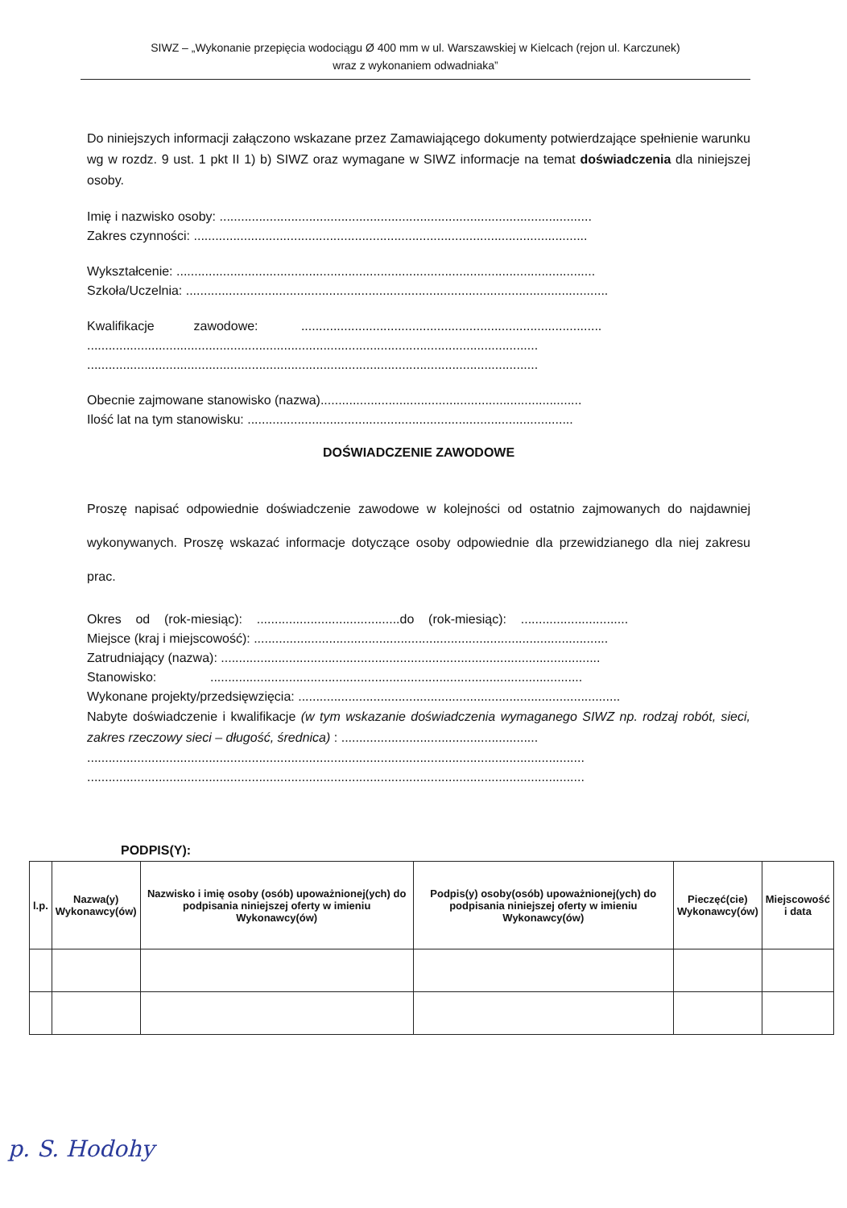SIWZ – „Wykonanie przepięcia wodociągu Ø 400 mm w ul. Warszawskiej w Kielcach (rejon ul. Karczunek)
wraz z wykonaniem odwadniaka”
Do niniejszych informacji załączono wskazane przez Zamawiającego dokumenty potwierdzające spełnienie warunku wg w rozdz. 9 ust. 1 pkt II 1) b) SIWZ oraz wymagane w SIWZ informacje na temat doświadczenia dla niniejszej osoby.
Imię i nazwisko osoby: ........................................................................................................
Zakres czynności: ..............................................................................................................
Wykształcenie: .....................................................................................................................
Szkoła/Uczelnia: ......................................................................................................................
Kwalifikacje zawodowe: ....................................................................................
..............................................................................................................................
..............................................................................................................................
Obecnie zajmowane stanowisko (nazwa).........................................................................
Ilość lat na tym stanowisku: ...........................................................................................
DOŚWIADCZENIE ZAWODOWE
Proszę napisać odpowiednie doświadczenie zawodowe w kolejności od ostatnio zajmowanych do najdawniej wykonywanych. Proszę wskazać informacje dotyczące osoby odpowiednie dla przewidzianego dla niej zakresu prac.
Okres od (rok-miesiąc): ........................................do (rok-miesiąc): ..............................
Miejsce (kraj i miejscowość): ...................................................................................................
Zatrudniający (nazwa): ..........................................................................................................
Stanowisko: ........................................................................................................
Wykonane projekty/przedsięwzięcia: ..........................................................................................
Nabyte doświadczenie i kwalifikacje (w tym wskazanie doświadczenia wymaganego SIWZ np. rodzaj robót, sieci, zakres rzeczowy sieci – długość, średnica) : .......................................................
...........................................................................................................................................
...........................................................................................................................................
PODPIS(Y):
| l.p. | Nazwa(y) Wykonawcy(ów) | Nazwisko i imię osoby (osób) upoważnionej(ych) do podpisania niniejszej oferty w imieniu Wykonawcy(ów) | Podpis(y) osoby(osób) upoważnionej(ych) do podpisania niniejszej oferty w imieniu Wykonawcy(ów) | Pieczęć(cie) Wykonawcy(ów) | Miejscowość i data |
| --- | --- | --- | --- | --- | --- |
p. S. Hodohy